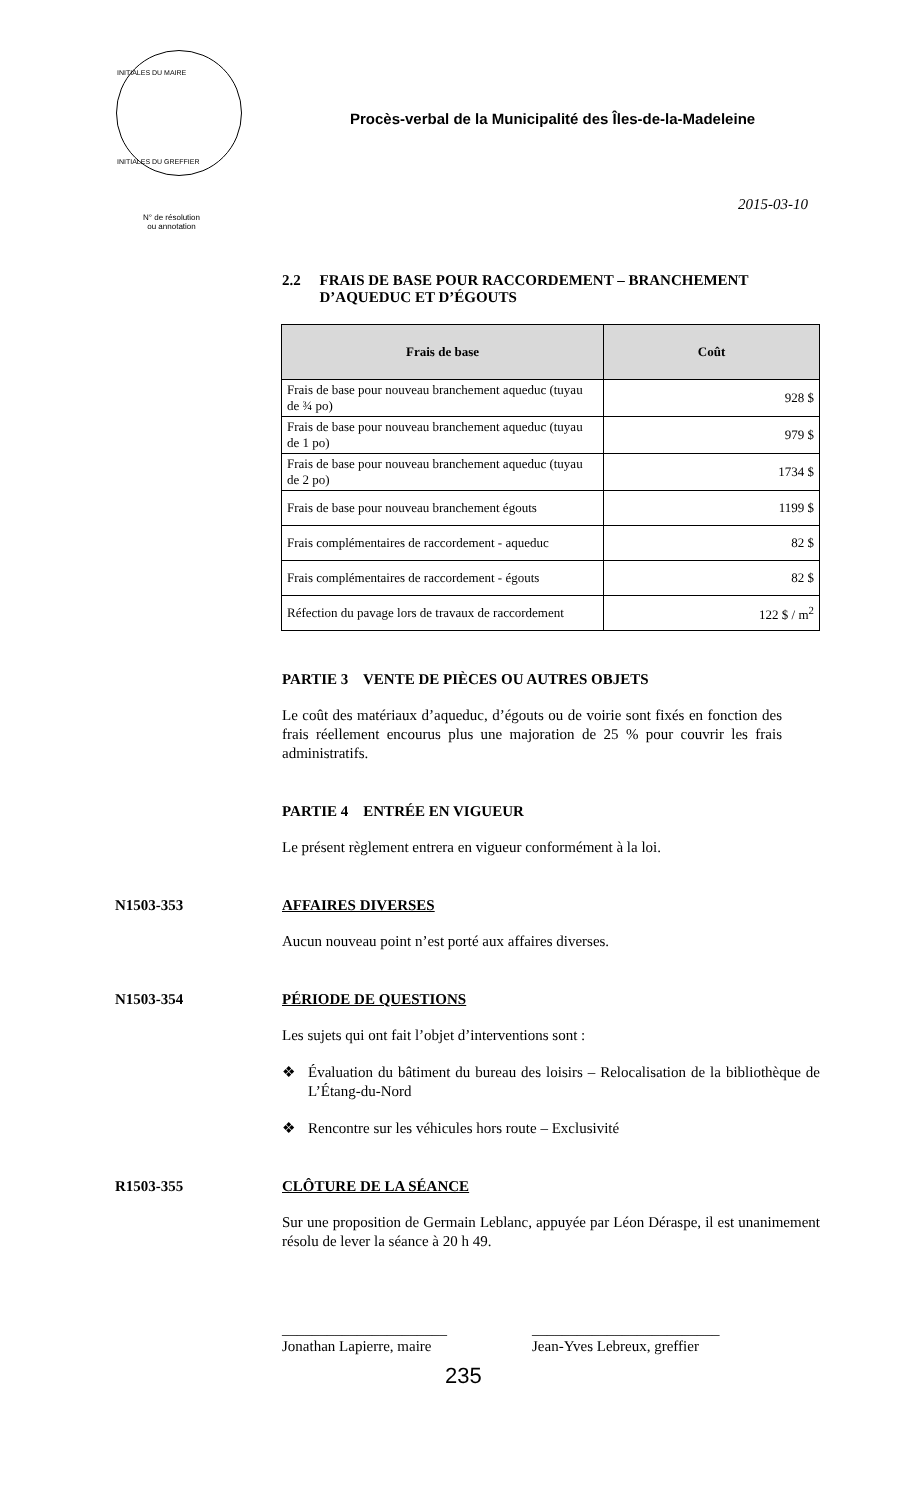INITIALES DU MAIRE
INITIALES DU GREFFIER
Procès-verbal de la Municipalité des Îles-de-la-Madeleine
2015-03-10
N° de résolution
ou annotation
2.2 FRAIS DE BASE POUR RACCORDEMENT – BRANCHEMENT
D’AQUEDUC ET D’ÉGOUTS
| Frais de base | Coût |
| --- | --- |
| Frais de base pour nouveau branchement aqueduc (tuyau de ¾ po) | 928 $ |
| Frais de base pour nouveau branchement aqueduc (tuyau de 1 po) | 979 $ |
| Frais de base pour nouveau branchement aqueduc (tuyau de 2 po) | 1734 $ |
| Frais de base pour nouveau branchement égouts | 1199 $ |
| Frais complémentaires de raccordement - aqueduc | 82 $ |
| Frais complémentaires de raccordement - égouts | 82 $ |
| Réfection du pavage lors de travaux de raccordement | 122 $ / m<sup>2</sup> |
PARTIE 3 VENTE DE PIÈCES OU AUTRES OBJETS
Le coût des matériaux d’aqueduc, d’égouts ou de voirie sont fixés en fonction des frais réellement encourus plus une majoration de 25 % pour couvrir les frais administratifs.
PARTIE 4 ENTRÉE EN VIGUEUR
Le présent règlement entrera en vigueur conformément à la loi.
N1503-353 AFFAIRES DIVERSES
Aucun nouveau point n’est porté aux affaires diverses.
N1503-354 PÉRIODE DE QUESTIONS
Les sujets qui ont fait l’objet d’interventions sont :
❖ Évaluation du bâtiment du bureau des loisirs – Relocalisation de la bibliothèque de L’Étang-du-Nord
❖ Rencontre sur les véhicules hors route – Exclusivité
R1503-355 CLÔTURE DE LA SÉANCE
Sur une proposition de Germain Leblanc, appuyée par Léon Déraspe, il est unanimement résolu de lever la séance à 20 h 49.
______________________
Jonathan Lapierre, maire
_________________________
Jean-Yves Lebreux, greffier
235